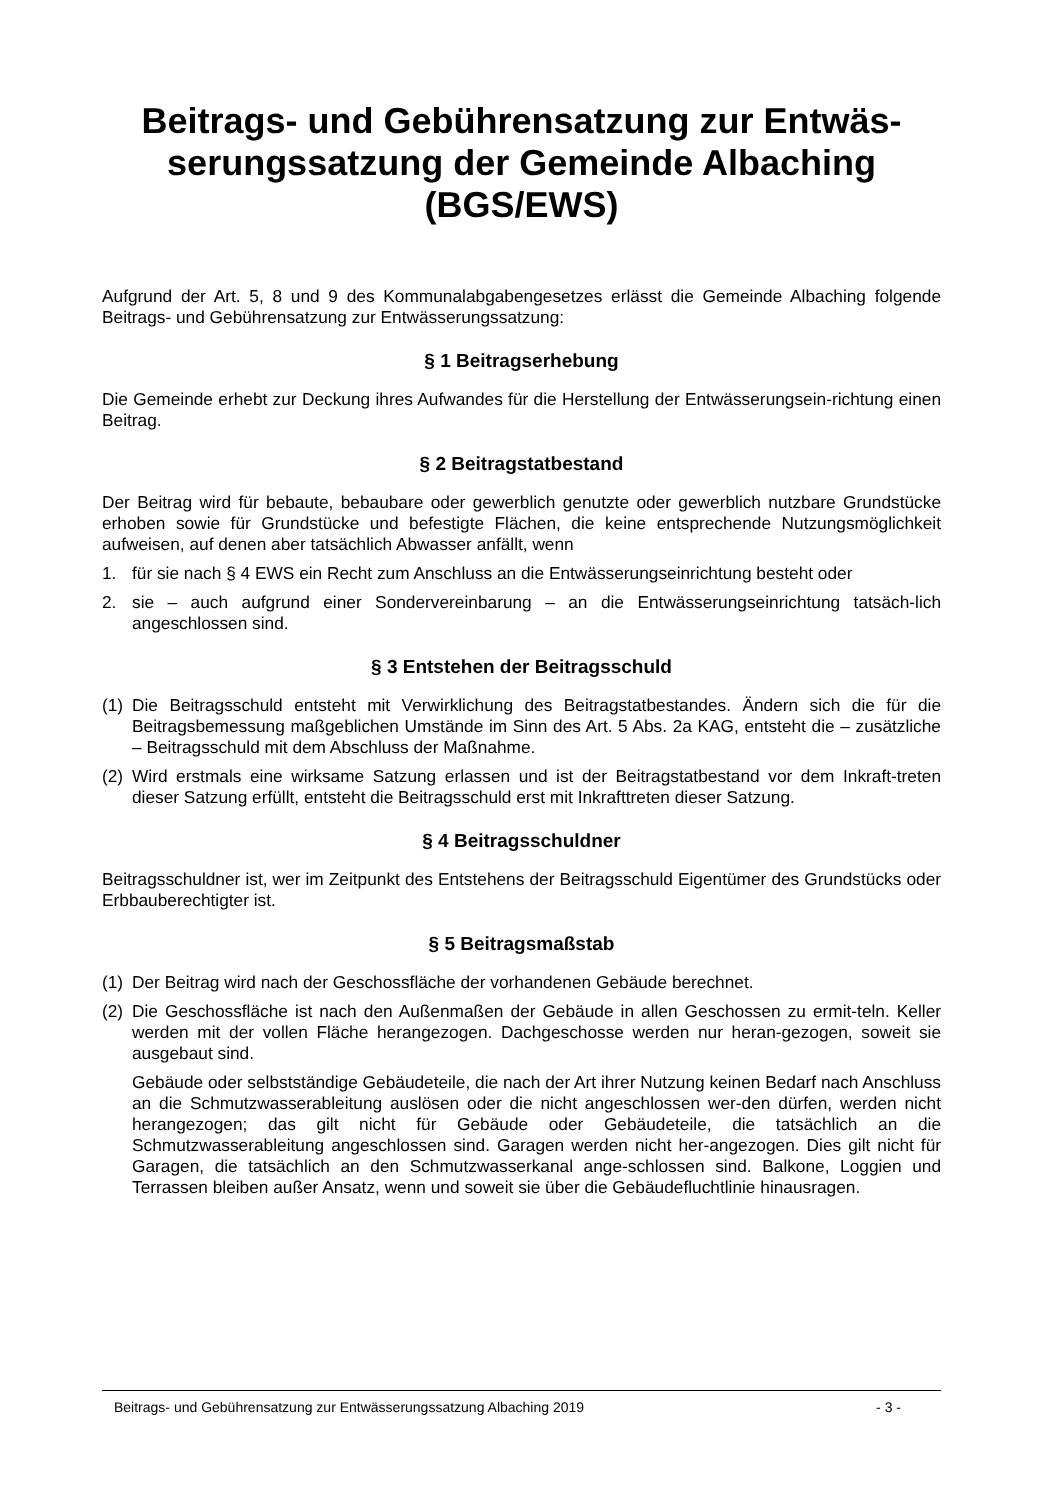Beitrags- und Gebührensatzung zur Entwäs-serungssatzung der Gemeinde Albaching (BGS/EWS)
Aufgrund der Art. 5, 8 und 9 des Kommunalabgabengesetzes erlässt die Gemeinde Albaching folgende Beitrags- und Gebührensatzung zur Entwässerungssatzung:
§ 1 Beitragserhebung
Die Gemeinde erhebt zur Deckung ihres Aufwandes für die Herstellung der Entwässerungsein-richtung einen Beitrag.
§ 2 Beitragstatbestand
Der Beitrag wird für bebaute, bebaubare oder gewerblich genutzte oder gewerblich nutzbare Grundstücke erhoben sowie für Grundstücke und befestigte Flächen, die keine entsprechende Nutzungsmöglichkeit aufweisen, auf denen aber tatsächlich Abwasser anfällt, wenn
1. für sie nach § 4 EWS ein Recht zum Anschluss an die Entwässerungseinrichtung besteht oder
2. sie – auch aufgrund einer Sondervereinbarung – an die Entwässerungseinrichtung tatsäch-lich angeschlossen sind.
§ 3 Entstehen der Beitragsschuld
(1) Die Beitragsschuld entsteht mit Verwirklichung des Beitragstatbestandes. Ändern sich die für die Beitragsbemessung maßgeblichen Umstände im Sinn des Art. 5 Abs. 2a KAG, entsteht die – zusätzliche – Beitragsschuld mit dem Abschluss der Maßnahme.
(2) Wird erstmals eine wirksame Satzung erlassen und ist der Beitragstatbestand vor dem Inkraft-treten dieser Satzung erfüllt, entsteht die Beitragsschuld erst mit Inkrafttreten dieser Satzung.
§ 4 Beitragsschuldner
Beitragsschuldner ist, wer im Zeitpunkt des Entstehens der Beitragsschuld Eigentümer des Grundstücks oder Erbbauberechtigter ist.
§ 5 Beitragsmaßstab
(1) Der Beitrag wird nach der Geschossfläche der vorhandenen Gebäude berechnet.
(2) Die Geschossfläche ist nach den Außenmaßen der Gebäude in allen Geschossen zu ermit-teln. Keller werden mit der vollen Fläche herangezogen. Dachgeschosse werden nur heran-gezogen, soweit sie ausgebaut sind.
Gebäude oder selbstständige Gebäudeteile, die nach der Art ihrer Nutzung keinen Bedarf nach Anschluss an die Schmutzwasserableitung auslösen oder die nicht angeschlossen wer-den dürfen, werden nicht herangezogen; das gilt nicht für Gebäude oder Gebäudeteile, die tatsächlich an die Schmutzwasserableitung angeschlossen sind. Garagen werden nicht her-angezogen. Dies gilt nicht für Garagen, die tatsächlich an den Schmutzwasserkanal ange-schlossen sind. Balkone, Loggien und Terrassen bleiben außer Ansatz, wenn und soweit sie über die Gebäudefluchtlinie hinausragen.
Beitrags- und Gebührensatzung zur Entwässerungssatzung Albaching 2019 - 3 -